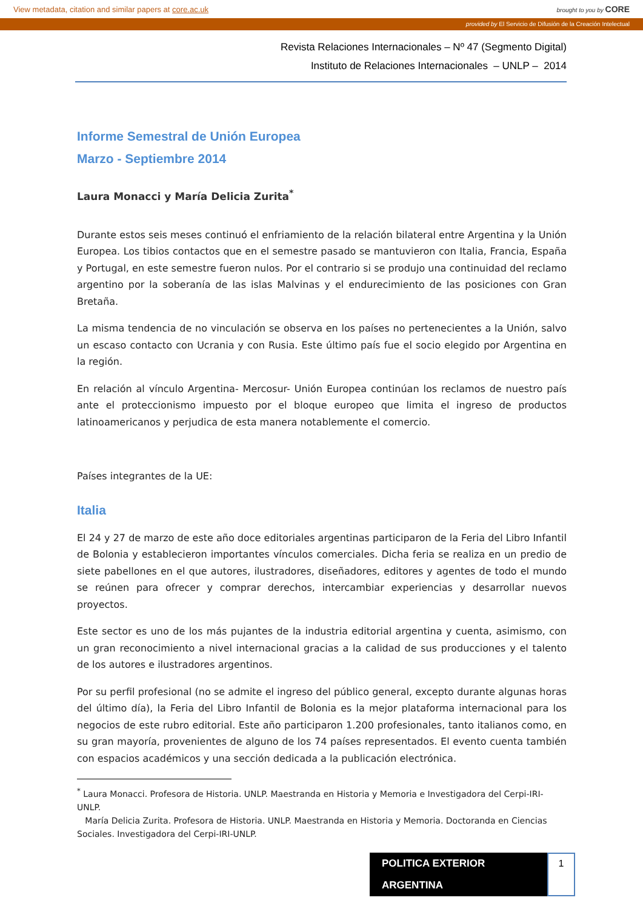View metadata, citation and similar papers at core.ac.uk brought to you by CORE
provided by El Servicio de Difusión de la Creación Intelectual
Revista Relaciones Internacionales – Nº 47 (Segmento Digital)
Instituto de Relaciones Internacionales – UNLP – 2014
Informe Semestral de Unión Europea
Marzo - Septiembre 2014
Laura Monacci y María Delicia Zurita<sup>*</sup>
Durante estos seis meses continuó el enfriamiento de la relación bilateral entre Argentina y la Unión Europea. Los tibios contactos que en el semestre pasado se mantuvieron con Italia, Francia, España y Portugal, en este semestre fueron nulos. Por el contrario si se produjo una continuidad del reclamo argentino por la soberanía de las islas Malvinas y el endurecimiento de las posiciones con Gran Bretaña.
La misma tendencia de no vinculación se observa en los países no pertenecientes a la Unión, salvo un escaso contacto con Ucrania y con Rusia. Este último país fue el socio elegido por Argentina en la región.
En relación al vínculo Argentina- Mercosur- Unión Europea continúan los reclamos de nuestro país ante el proteccionismo impuesto por el bloque europeo que limita el ingreso de productos latinoamericanos y perjudica de esta manera notablemente el comercio.
Países integrantes de la UE:
Italia
El 24 y 27 de marzo de este año doce editoriales argentinas participaron de la Feria del Libro Infantil de Bolonia y establecieron importantes vínculos comerciales. Dicha feria se realiza en un predio de siete pabellones en el que autores, ilustradores, diseñadores, editores y agentes de todo el mundo se reúnen para ofrecer y comprar derechos, intercambiar experiencias y desarrollar nuevos proyectos.
Este sector es uno de los más pujantes de la industria editorial argentina y cuenta, asimismo, con un gran reconocimiento a nivel internacional gracias a la calidad de sus producciones y el talento de los autores e ilustradores argentinos.
Por su perfil profesional (no se admite el ingreso del público general, excepto durante algunas horas del último día), la Feria del Libro Infantil de Bolonia es la mejor plataforma internacional para los negocios de este rubro editorial. Este año participaron 1.200 profesionales, tanto italianos como, en su gran mayoría, provenientes de alguno de los 74 países representados. El evento cuenta también con espacios académicos y una sección dedicada a la publicación electrónica.
<sup>*</sup> Laura Monacci. Profesora de Historia. UNLP. Maestranda en Historia y Memoria e Investigadora del Cerpi-IRI-UNLP.
María Delicia Zurita. Profesora de Historia. UNLP. Maestranda en Historia y Memoria. Doctoranda en Ciencias Sociales. Investigadora del Cerpi-IRI-UNLP.
POLITICA EXTERIOR ARGENTINA
1